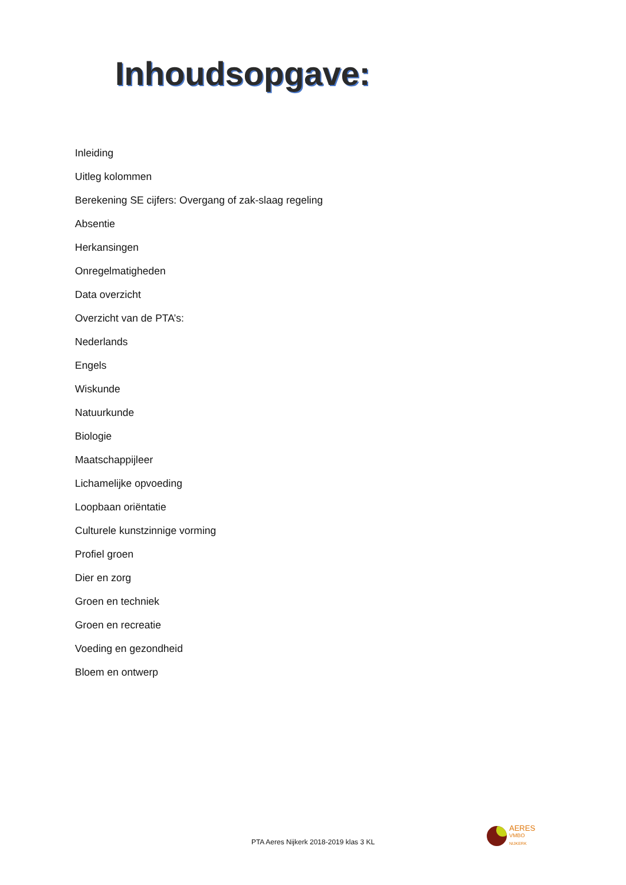Inhoudsopgave:
Inleiding
Uitleg kolommen
Berekening SE cijfers: Overgang of zak-slaag regeling
Absentie
Herkansingen
Onregelmatigheden
Data overzicht
Overzicht van de PTA’s:
Nederlands
Engels
Wiskunde
Natuurkunde
Biologie
Maatschappijleer
Lichamelijke opvoeding
Loopbaan oriëntatie
Culturele kunstzinnige vorming
Profiel groen
Dier en zorg
Groen en techniek
Groen en recreatie
Voeding en gezondheid
Bloem en ontwerp
AERES
VMBO
NIJKERK
PTA Aeres Nijkerk 2018-2019 klas 3 KL